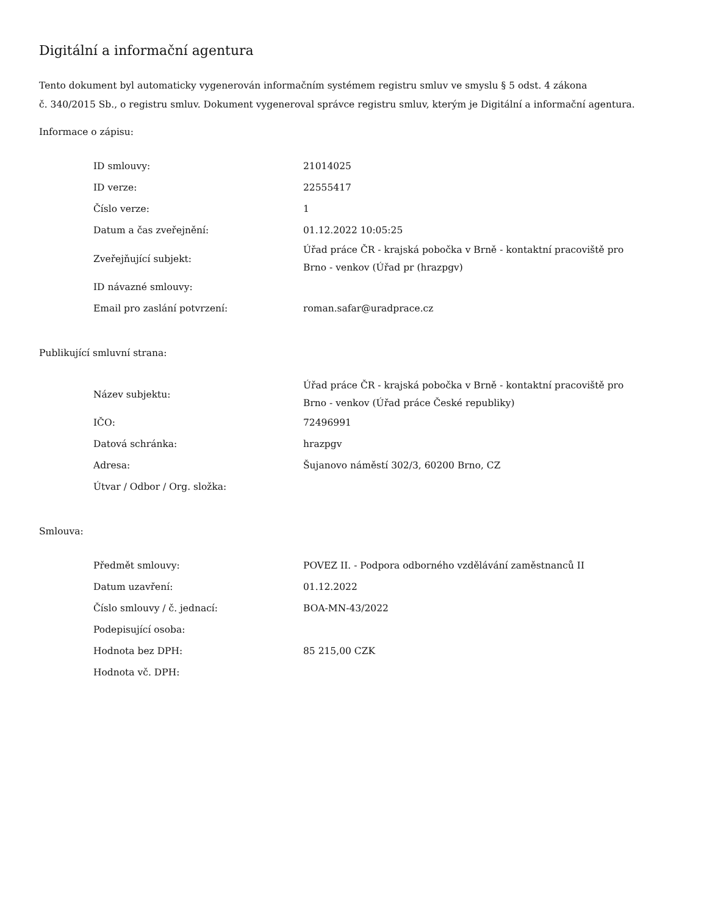Digitální a informační agentura
Tento dokument byl automaticky vygenerován informačním systémem registru smluv ve smyslu § 5 odst. 4 zákona
č. 340/2015 Sb., o registru smluv. Dokument vygeneroval správce registru smluv, kterým je Digitální a informační agentura.
Informace o zápisu:
| ID smlouvy: | 21014025 |
| ID verze: | 22555417 |
| Číslo verze: | 1 |
| Datum a čas zveřejnění: | 01.12.2022 10:05:25 |
| Zveřejňující subjekt: | Úřad práce ČR - krajská pobočka v Brně - kontaktní pracoviště pro Brno - venkov (Úřad pr (hrazpgv) |
| ID návazné smlouvy: | |
| Email pro zaslání potvrzení: | roman.safar@uradprace.cz |
Publikující smluvní strana:
| Název subjektu: | Úřad práce ČR - krajská pobočka v Brně - kontaktní pracoviště pro Brno - venkov (Úřad práce České republiky) |
| IČO: | 72496991 |
| Datová schránka: | hrazpgv |
| Adresa: | Šujanovo náměstí 302/3, 60200 Brno, CZ |
| Útvar / Odbor / Org. složka: | |
Smlouva:
| Předmět smlouvy: | POVEZ II. - Podpora odborného vzdělávání zaměstnanců II |
| Datum uzavření: | 01.12.2022 |
| Číslo smlouvy / č. jednací: | BOA-MN-43/2022 |
| Podepisující osoba: | |
| Hodnota bez DPH: | 85 215,00 CZK |
| Hodnota vč. DPH: | |